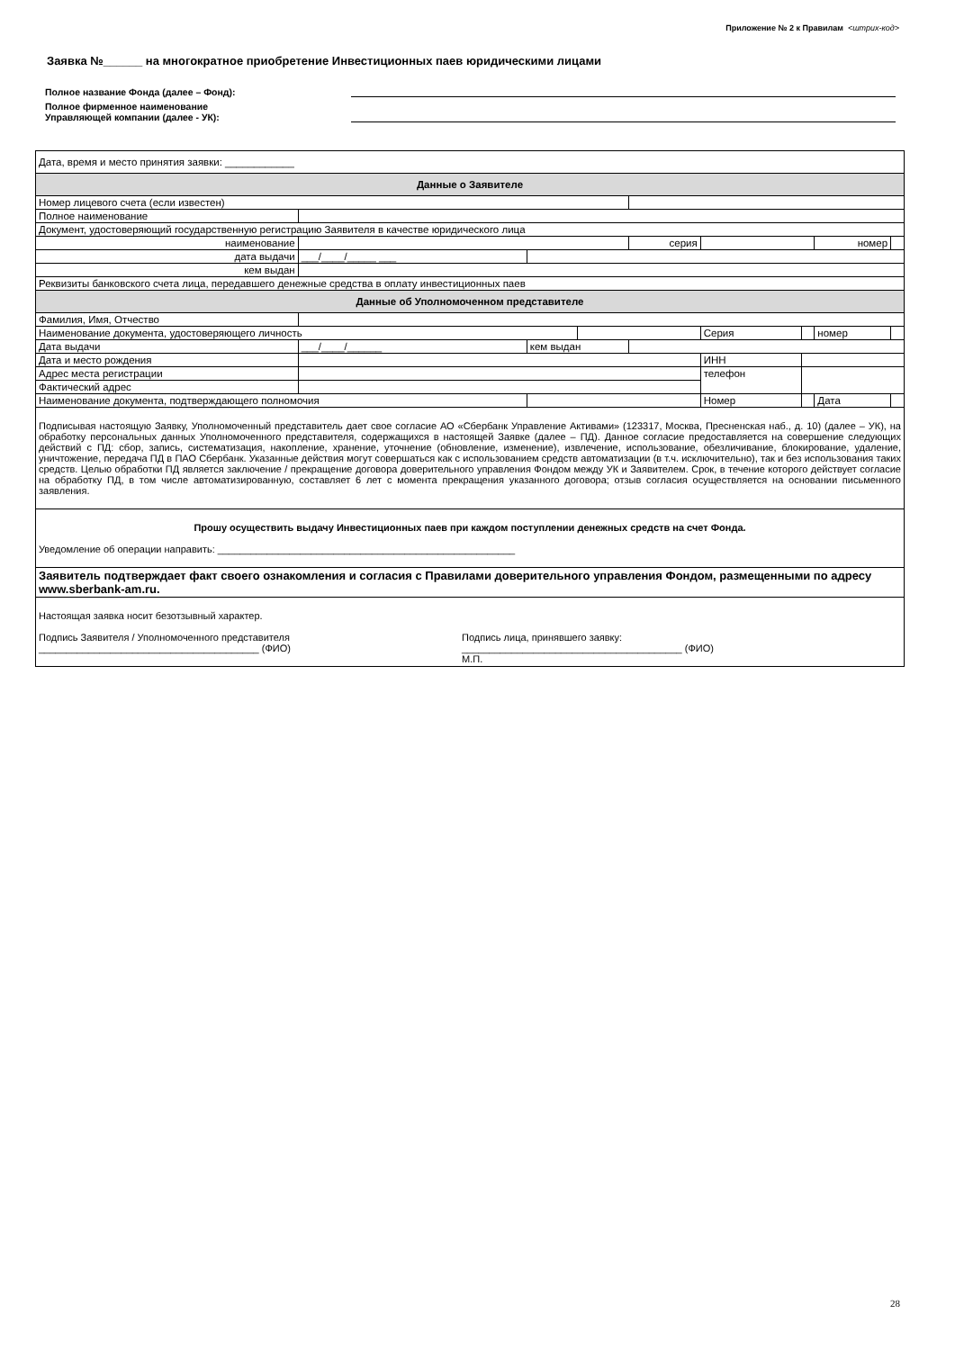Приложение № 2 к Правилам <штрих-код>
Заявка №______ на многократное приобретение Инвестиционных паев юридическими лицами
Полное название Фонда (далее – Фонд):
Полное фирменное наименование
Управляющей компании (далее - УК):
| Дата, время и место принятия заявки: ____________ | | | | | | | | | |
| Данные о Заявителе | | | | | | | | | |
| Номер лицевого счета (если известен) | | | | | | | | | |
| Полное наименование | | | | | | | | | |
| Документ, удостоверяющий государственную регистрацию Заявителя в качестве юридического лица | | | | | | | | | |
| наименование | | | | | серия | | | номер | |
| дата выдачи | | ___/____/_____ ___ | | | | | | | |
| кем выдан | | | | | | | | | |
| Реквизиты банковского счета лица, передавшего денежные средства в оплату инвестиционных паев | | | | | | | | | |
| Данные об Уполномоченном представителе | | | | | | | | | |
| Фамилия, Имя, Отчество | | | | | | | | | |
| Наименование документа, удостоверяющего личность | | | | | | Серия | | номер | |
| Дата выдачи | ___/____/______ | | кем выдан | | | | | | |
| Дата и место рождения | | | | | | ИНН | | | |
| Адрес места регистрации | | | | | | телефон | | | |
| Фактический адрес | | | | | | | | | |
| Наименование документа, подтверждающего полномочия | | | | | | Номер | | Дата | |
| Подписывая настоящую Заявку, Уполномоченный представитель дает свое согласие АО «Сбербанк Управление Активами» (123317, Москва, Пресненская наб., д. 10) (далее – УК), на обработку персональных данных Уполномоченного представителя, содержащихся в настоящей Заявке (далее – ПД). Данное согласие предоставляется на совершение следующих действий с ПД: сбор, запись, систематизация, накопление, хранение, уточнение (обновление, изменение), извлечение, использование, обезличивание, блокирование, удаление, уничтожение, передача ПД в ПАО Сбербанк. Указанные действия могут совершаться как с использованием средств автоматизации (в т.ч. исключительно), так и без использования таких средств. Целью обработки ПД является заключение / прекращение договора доверительного управления Фондом между УК и Заявителем. Срок, в течение которого действует согласие на обработку ПД, в том числе автоматизированную, составляет 6 лет с момента прекращения указанного договора; отзыв согласия осуществляется на основании письменного заявления. | | | | | | | | | |
| Прошу осуществить выдачу Инвестиционных паев при каждом поступлении денежных средств на счет Фонда. Уведомление об операции направить: ______________________________________________________ | | | | | | | | | |
| Заявитель подтверждает факт своего ознакомления и согласия с Правилами доверительного управления Фондом, размещенными по адресу www.sberbank-am.ru. | | | | | | | | | |
| Настоящая заявка носит безотзывный характер. Подпись Заявителя / Уполномоченного представителя ________________________________________ (ФИО) Подпись лица, принявшего заявку: ________________________________________ (ФИО) М.П. | | | | | | | | | |
28